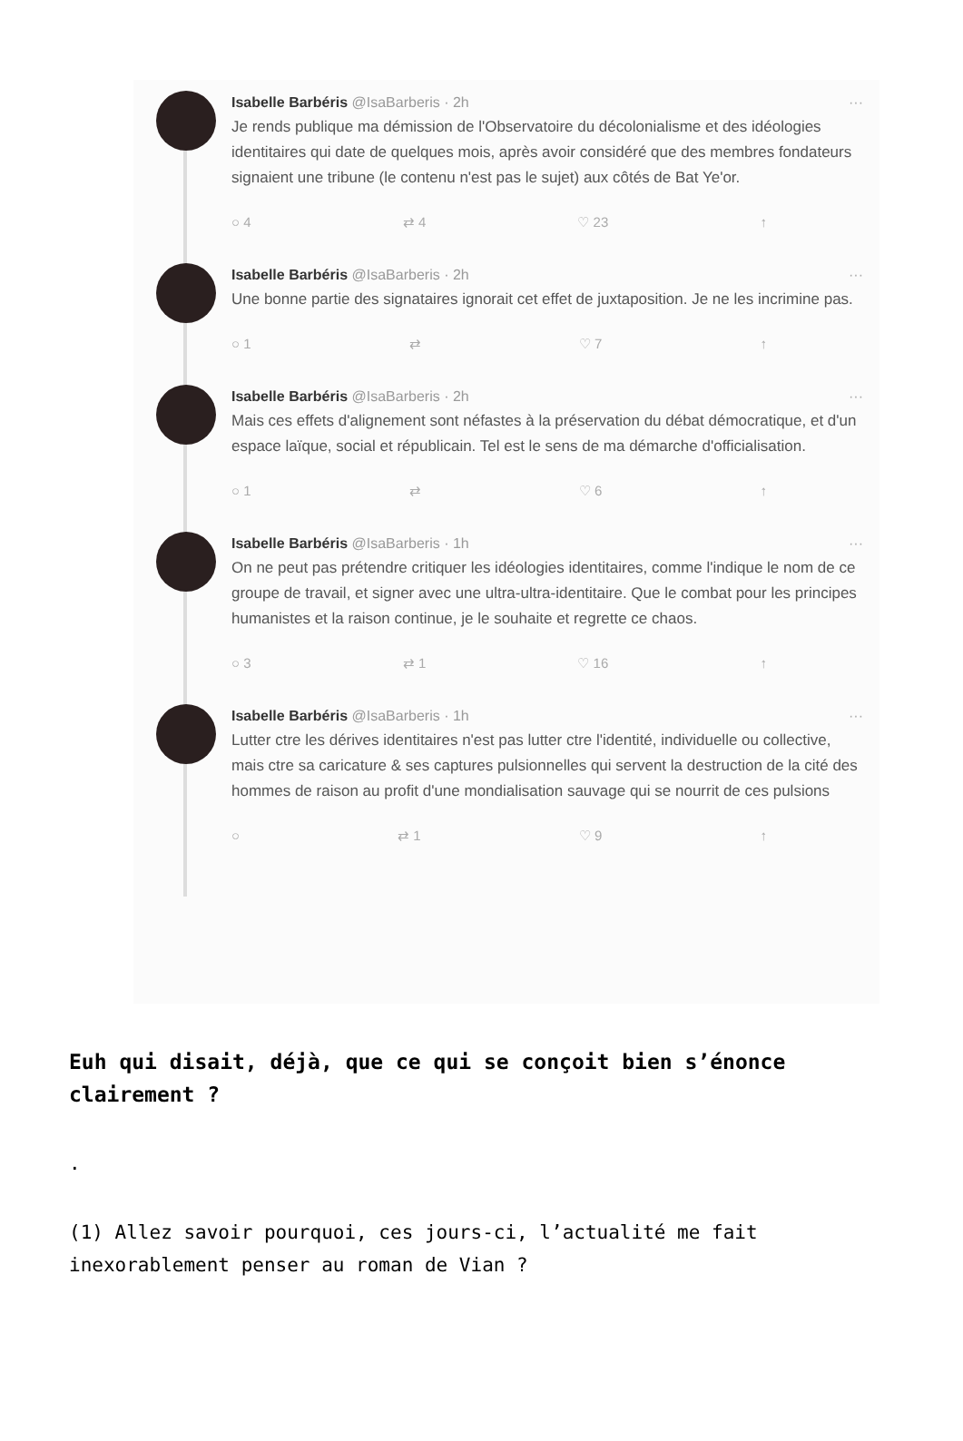Isabelle Barbéris @IsaBarberis · 2h ···
Je rends publique ma démission de l'Observatoire du décolonialisme et des idéologies identitaires qui date de quelques mois, après avoir considéré que des membres fondateurs signaient une tribune (le contenu n'est pas le sujet) aux côtés de Bat Ye'or.
○ 4 ⇄ 4 ♡ 23 ↑
Isabelle Barbéris @IsaBarberis · 2h ···
Une bonne partie des signataires ignorait cet effet de juxtaposition. Je ne les incrimine pas.
○ 1 ⇄ ♡ 7 ↑
Isabelle Barbéris @IsaBarberis · 2h ···
Mais ces effets d'alignement sont néfastes à la préservation du débat démocratique, et d'un espace laïque, social et républicain. Tel est le sens de ma démarche d'officialisation.
○ 1 ⇄ ♡ 6 ↑
Isabelle Barbéris @IsaBarberis · 1h ···
On ne peut pas prétendre critiquer les idéologies identitaires, comme l'indique le nom de ce groupe de travail, et signer avec une ultra-ultra-identitaire. Que le combat pour les principes humanistes et la raison continue, je le souhaite et regrette ce chaos.
○ 3 ⇄ 1 ♡ 16 ↑
Isabelle Barbéris @IsaBarberis · 1h ···
Lutter ctre les dérives identitaires n'est pas lutter ctre l'identité, individuelle ou collective, mais ctre sa caricature & ses captures pulsionnelles qui servent la destruction de la cité des hommes de raison au profit d'une mondialisation sauvage qui se nourrit de ces pulsions
○ ⇄ 1 ♡ 9 ↑
Euh qui disait, déjà, que ce qui se conçoit bien s’énonce clairement ?
.
(1) Allez savoir pourquoi, ces jours-ci, l’actualité me fait inexorablement penser au roman de Vian ?